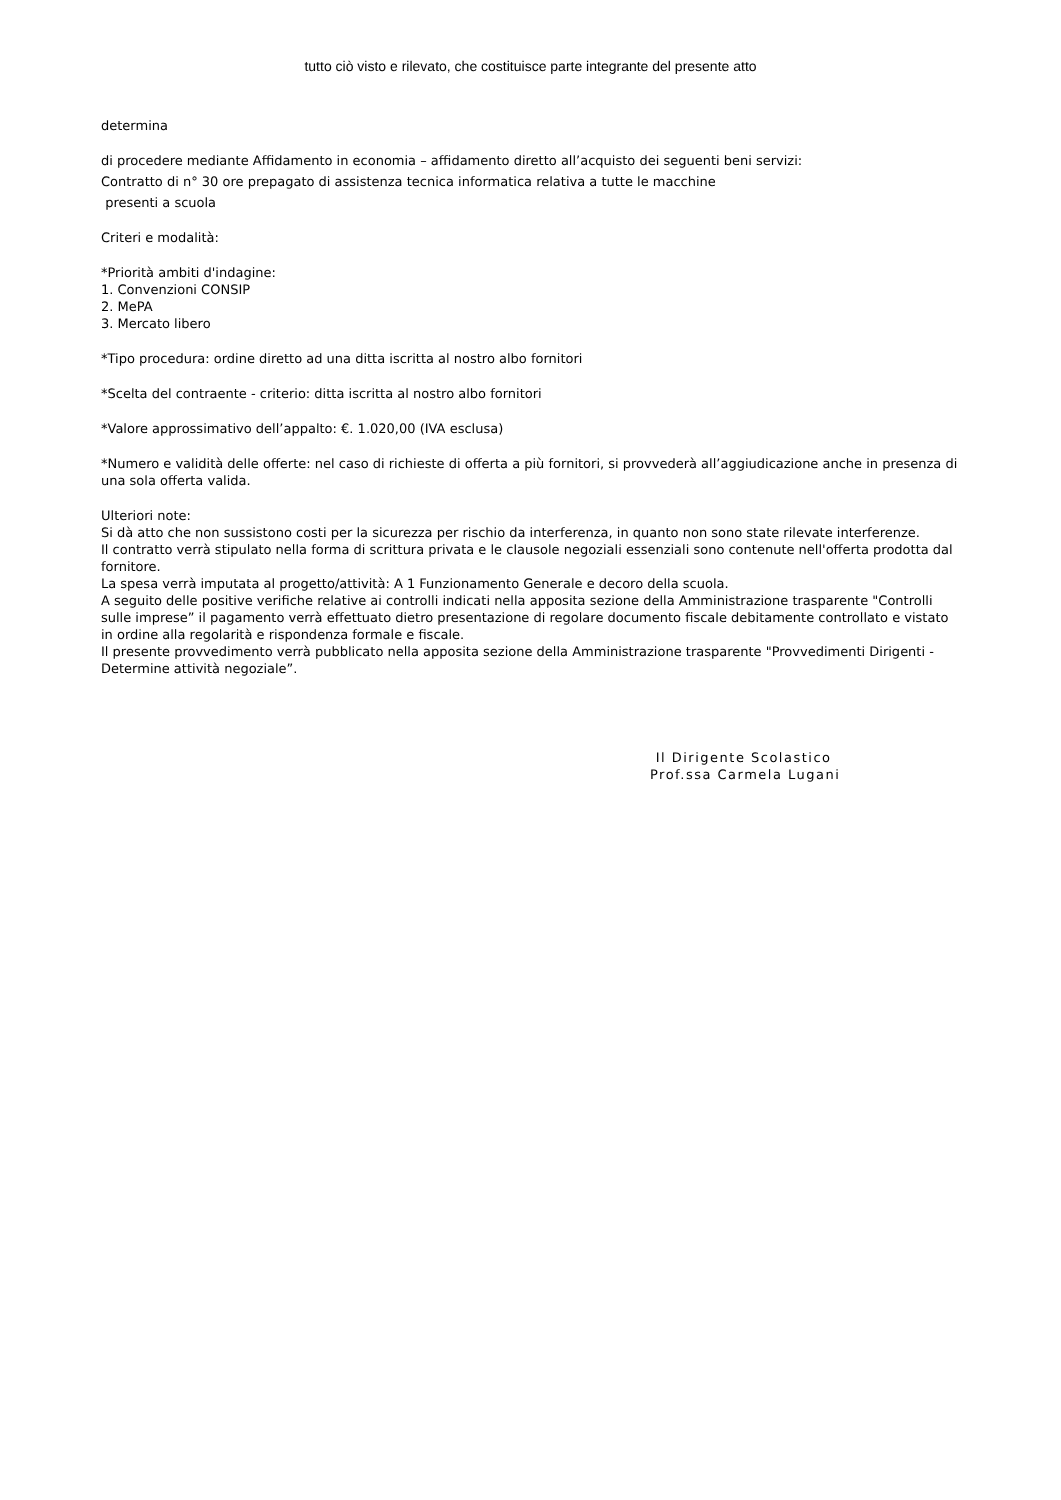tutto ciò visto e rilevato, che costituisce parte integrante del presente atto
determina
di procedere mediante Affidamento in economia – affidamento diretto all’acquisto dei seguenti beni servizi:
Contratto di n° 30 ore prepagato di assistenza tecnica informatica relativa a tutte le macchine
presenti a scuola
Criteri e modalità:
*Priorità ambiti d'indagine:
1. Convenzioni CONSIP
2. MePA
3. Mercato libero
*Tipo procedura: ordine diretto ad una ditta iscritta al nostro albo fornitori
*Scelta del contraente - criterio: ditta iscritta al nostro albo fornitori
*Valore approssimativo dell’appalto: €. 1.020,00 (IVA esclusa)
*Numero e validità delle offerte: nel caso di richieste di offerta a più fornitori, si provvederà all’aggiudicazione anche in presenza di una sola offerta valida.
Ulteriori note:
Si dà atto che non sussistono costi per la sicurezza per rischio da interferenza, in quanto non sono state rilevate interferenze.
Il contratto verrà stipulato nella forma di scrittura privata e le clausole negoziali essenziali sono contenute nell'offerta prodotta dal fornitore.
La spesa verrà imputata al progetto/attività: A 1 Funzionamento Generale e decoro della scuola.
A seguito delle positive verifiche relative ai controlli indicati nella apposita sezione della Amministrazione trasparente "Controlli sulle imprese” il pagamento verrà effettuato dietro presentazione di regolare documento fiscale debitamente controllato e vistato in ordine alla regolarità e rispondenza formale e fiscale.
Il presente provvedimento verrà pubblicato nella apposita sezione della Amministrazione trasparente "Provvedimenti Dirigenti - Determine attività negoziale”.
Il Dirigente Scolastico
Prof.ssa Carmela Lugani